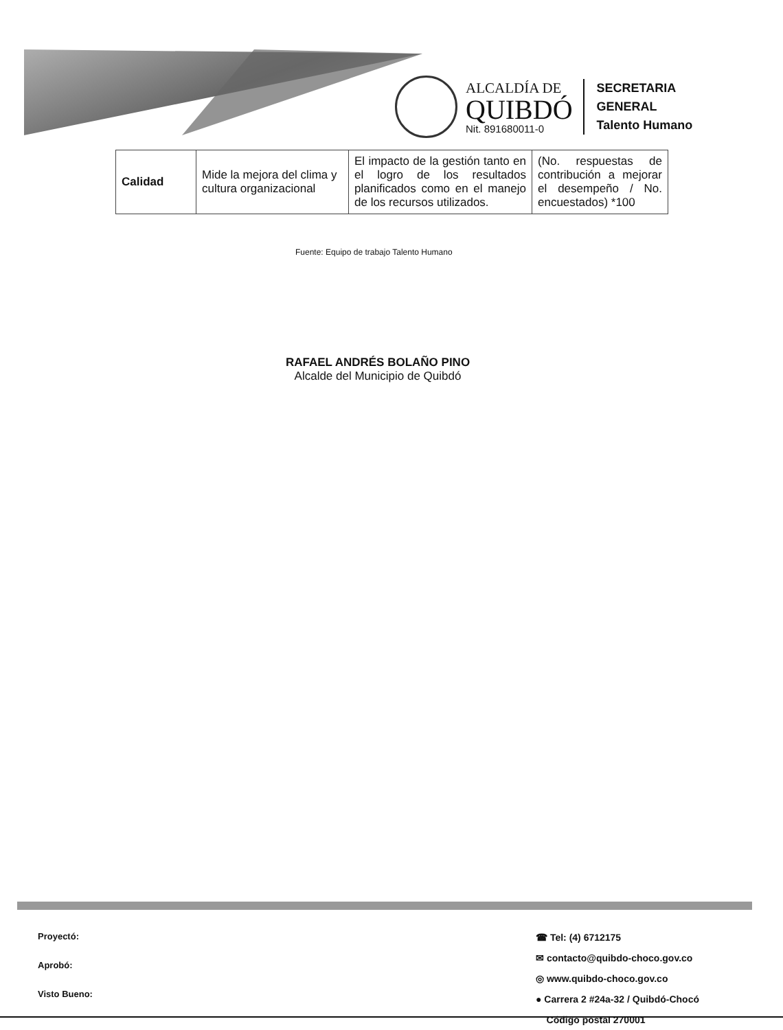ALCALDÍA DE
QUIBDÓ
Nit. 891680011-0
SECRETARIA
GENERAL
Talento Humano
| Calidad | Mide la mejora del clima y cultura organizacional | El impacto de la gestión tanto en el logro de los resultados planificados como en el manejo de los recursos utilizados. | (No. respuestas de contribución a mejorar el desempeño / No. encuestados) *100 |
Fuente: Equipo de trabajo Talento Humano
RAFAEL ANDRÉS BOLAÑO PINO
Alcalde del Municipio de Quibdó
Proyectó:
Aprobó:
Visto Bueno:
☎ Tel: (4) 6712175
✉ contacto@quibdo-choco.gov.co
◎ www.quibdo-choco.gov.co
● Carrera 2 #24a-32 / Quibdó-Chocó
Código postal 270001